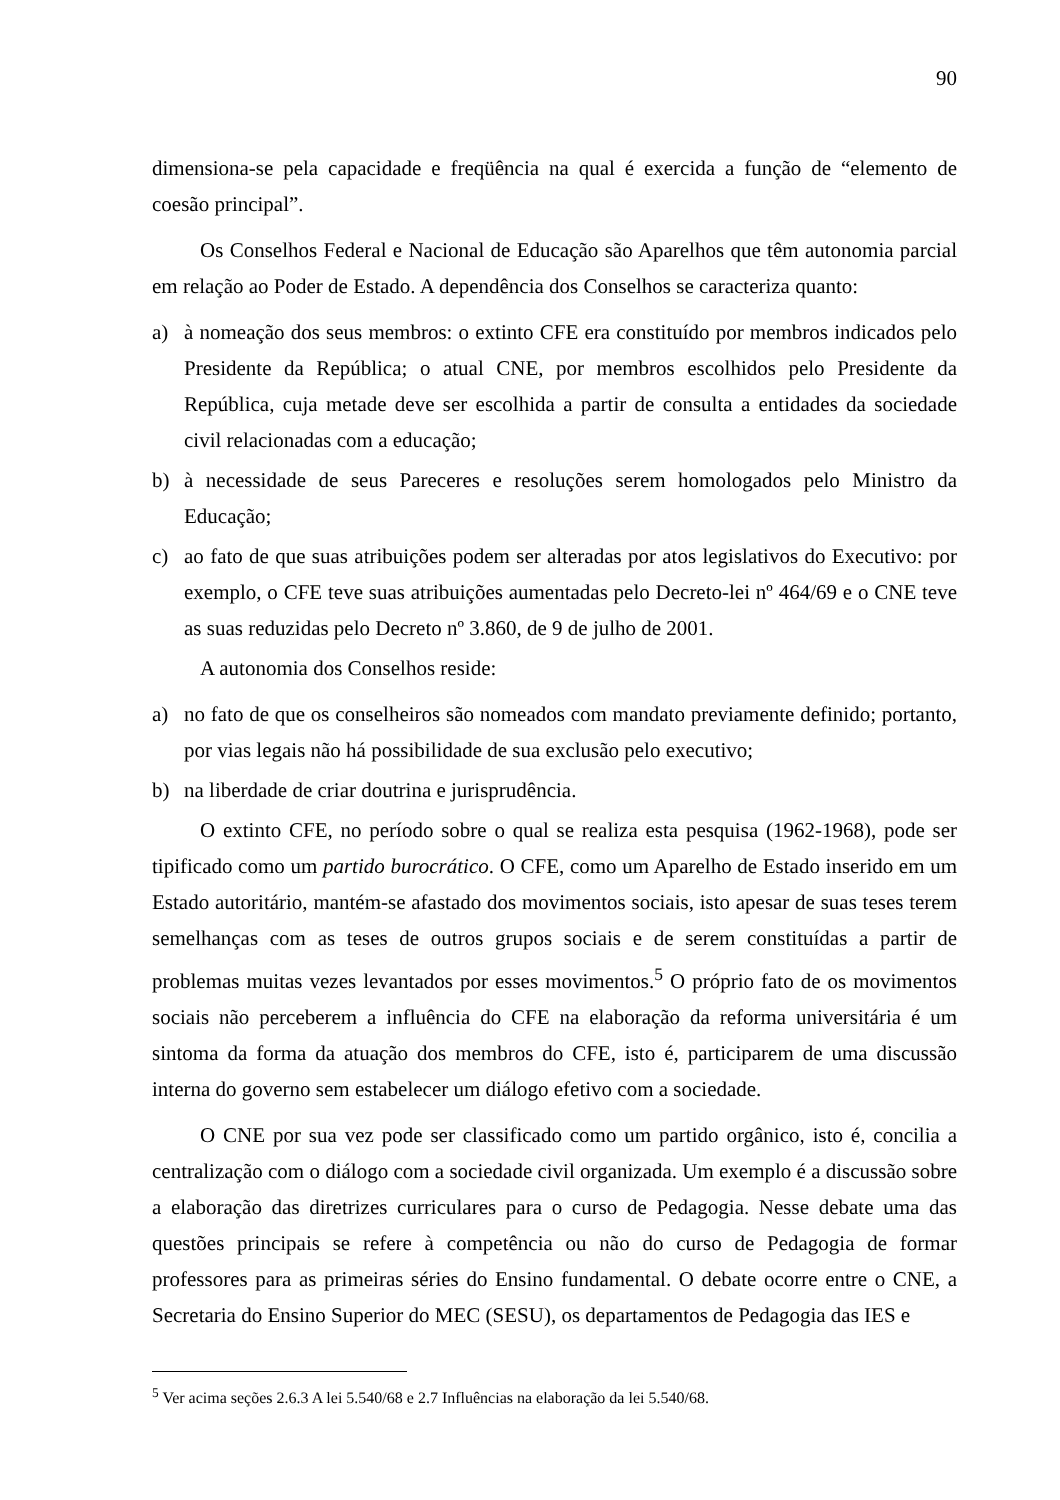90
dimensiona-se pela capacidade e freqüência na qual é exercida a função de “elemento de coesão principal”.
Os Conselhos Federal e Nacional de Educação são Aparelhos que têm autonomia parcial em relação ao Poder de Estado. A dependência dos Conselhos se caracteriza quanto:
a) à nomeação dos seus membros: o extinto CFE era constituído por membros indicados pelo Presidente da República; o atual CNE, por membros escolhidos pelo Presidente da República, cuja metade deve ser escolhida a partir de consulta a entidades da sociedade civil relacionadas com a educação;
b) à necessidade de seus Pareceres e resoluções serem homologados pelo Ministro da Educação;
c) ao fato de que suas atribuições podem ser alteradas por atos legislativos do Executivo: por exemplo, o CFE teve suas atribuições aumentadas pelo Decreto-lei nº 464/69 e o CNE teve as suas reduzidas pelo Decreto nº 3.860, de 9 de julho de 2001.
A autonomia dos Conselhos reside:
a) no fato de que os conselheiros são nomeados com mandato previamente definido; portanto, por vias legais não há possibilidade de sua exclusão pelo executivo;
b) na liberdade de criar doutrina e jurisprudência.
O extinto CFE, no período sobre o qual se realiza esta pesquisa (1962-1968), pode ser tipificado como um partido burocrático. O CFE, como um Aparelho de Estado inserido em um Estado autoritário, mantém-se afastado dos movimentos sociais, isto apesar de suas teses terem semelhanças com as teses de outros grupos sociais e de serem constituídas a partir de problemas muitas vezes levantados por esses movimentos.<sup>5</sup> O próprio fato de os movimentos sociais não perceberem a influência do CFE na elaboração da reforma universitária é um sintoma da forma da atuação dos membros do CFE, isto é, participarem de uma discussão interna do governo sem estabelecer um diálogo efetivo com a sociedade.
O CNE por sua vez pode ser classificado como um partido orgânico, isto é, concilia a centralização com o diálogo com a sociedade civil organizada. Um exemplo é a discussão sobre a elaboração das diretrizes curriculares para o curso de Pedagogia. Nesse debate uma das questões principais se refere à competência ou não do curso de Pedagogia de formar professores para as primeiras séries do Ensino fundamental. O debate ocorre entre o CNE, a Secretaria do Ensino Superior do MEC (SESU), os departamentos de Pedagogia das IES e
<sup>5</sup> Ver acima seções 2.6.3 A lei 5.540/68 e 2.7 Influências na elaboração da lei 5.540/68.